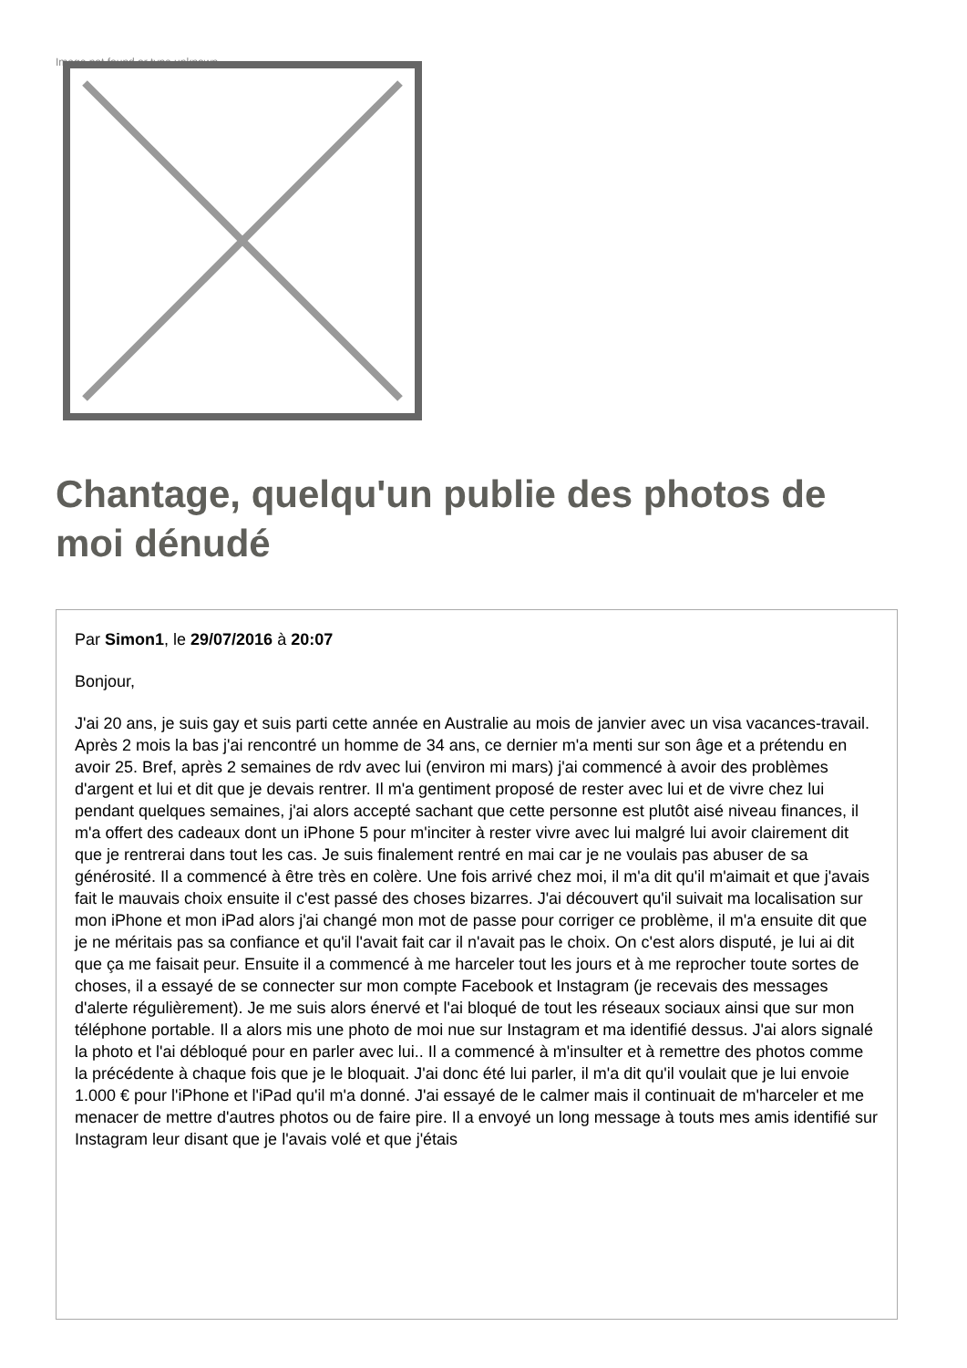Image not found or type unknown
Chantage, quelqu'un publie des photos de moi dénudé
Par Simon1, le 29/07/2016 à 20:07
Bonjour,
J'ai 20 ans, je suis gay et suis parti cette année en Australie au mois de janvier avec un visa vacances-travail. Après 2 mois la bas j'ai rencontré un homme de 34 ans, ce dernier m'a menti sur son âge et a prétendu en avoir 25. Bref, après 2 semaines de rdv avec lui (environ mi mars) j'ai commencé à avoir des problèmes d'argent et lui et dit que je devais rentrer. Il m'a gentiment proposé de rester avec lui et de vivre chez lui pendant quelques semaines, j'ai alors accepté sachant que cette personne est plutôt aisé niveau finances, il m'a offert des cadeaux dont un iPhone 5 pour m'inciter à rester vivre avec lui malgré lui avoir clairement dit que je rentrerai dans tout les cas. Je suis finalement rentré en mai car je ne voulais pas abuser de sa générosité. Il a commencé à être très en colère. Une fois arrivé chez moi, il m'a dit qu'il m'aimait et que j'avais fait le mauvais choix ensuite il c'est passé des choses bizarres. J'ai découvert qu'il suivait ma localisation sur mon iPhone et mon iPad alors j'ai changé mon mot de passe pour corriger ce problème, il m'a ensuite dit que je ne méritais pas sa confiance et qu'il l'avait fait car il n'avait pas le choix. On c'est alors disputé, je lui ai dit que ça me faisait peur. Ensuite il a commencé à me harceler tout les jours et à me reprocher toute sortes de choses, il a essayé de se connecter sur mon compte Facebook et Instagram (je recevais des messages d'alerte régulièrement). Je me suis alors énervé et l'ai bloqué de tout les réseaux sociaux ainsi que sur mon téléphone portable. Il a alors mis une photo de moi nue sur Instagram et ma identifié dessus. J'ai alors signalé la photo et l'ai débloqué pour en parler avec lui.. Il a commencé à m'insulter et à remettre des photos comme la précédente à chaque fois que je le bloquait. J'ai donc été lui parler, il m'a dit qu'il voulait que je lui envoie 1.000 € pour l'iPhone et l'iPad qu'il m'a donné. J'ai essayé de le calmer mais il continuait de m'harceler et me menacer de mettre d'autres photos ou de faire pire. Il a envoyé un long message à touts mes amis identifié sur Instagram leur disant que je l'avais volé et que j'étais